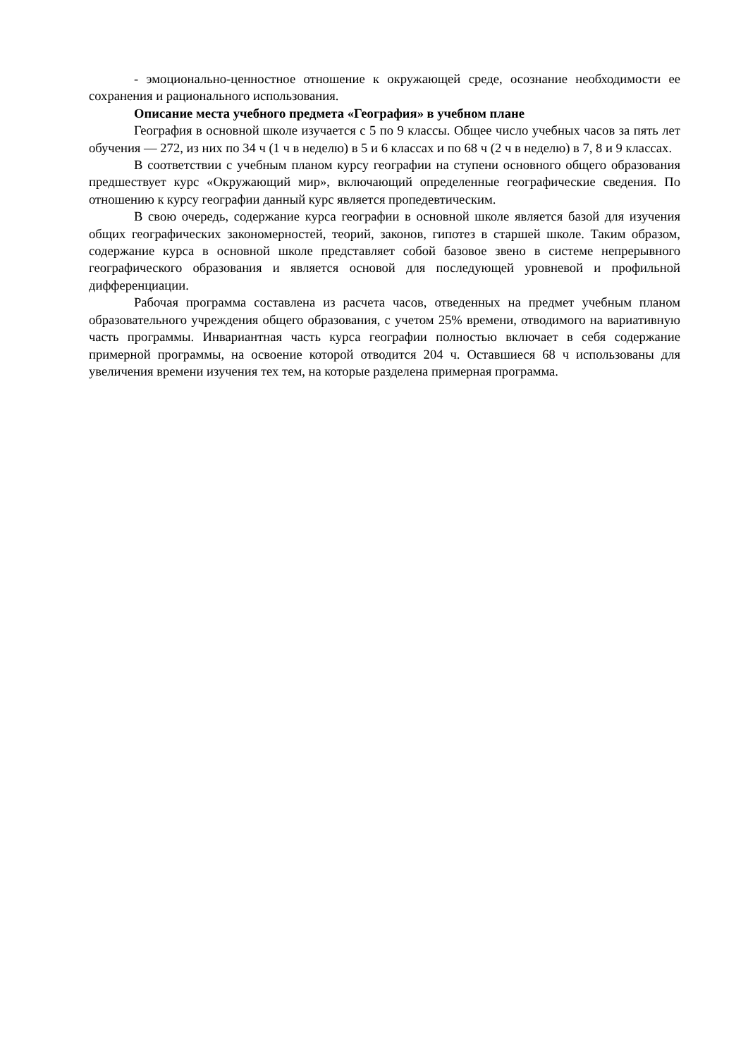- эмоционально-ценностное отношение к окружающей среде, осознание необходимости ее сохранения и рационального использования.
Описание места учебного предмета «География» в учебном плане
География в основной школе изучается с 5 по 9 классы. Общее число учебных часов за пять лет обучения — 272, из них по 34 ч (1 ч в неделю) в 5 и 6 классах и по 68 ч (2 ч в неделю) в 7, 8 и 9 классах.
В соответствии с учебным планом курсу географии на ступени основного общего образования предшествует курс «Окружающий мир», включающий определенные географические сведения. По отношению к курсу географии данный курс является пропедевтическим.
В свою очередь, содержание курса географии в основной школе является базой для изучения общих географических закономерностей, теорий, законов, гипотез в старшей школе. Таким образом, содержание курса в основной школе представляет собой базовое звено в системе непрерывного географического образования и является основой для последующей уровневой и профильной дифференциации.
Рабочая программа составлена из расчета часов, отведенных на предмет учебным планом образовательного учреждения общего образования, с учетом 25% времени, отводимого на вариативную часть программы. Инвариантная часть курса географии полностью включает в себя содержание примерной программы, на освоение которой отводится 204 ч. Оставшиеся 68 ч использованы для увеличения времени изучения тех тем, на которые разделена примерная программа.